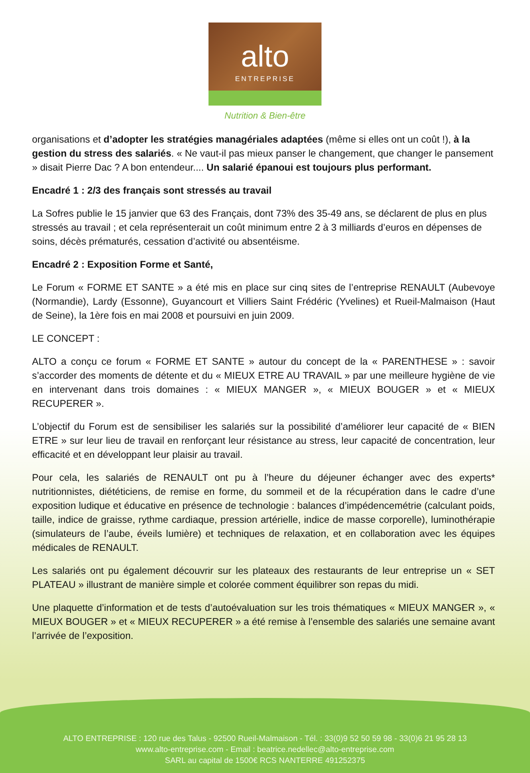alto
ENTREPRISE
Nutrition & Bien-être
organisations et d’adopter les stratégies managériales adaptées (même si elles ont un coût !), à la gestion du stress des salariés. « Ne vaut-il pas mieux panser le changement, que changer le pansement » disait Pierre Dac ? A bon entendeur.... Un salarié épanoui est toujours plus performant.
Encadré 1 : 2/3 des français sont stressés au travail
La Sofres publie le 15 janvier que 63 des Français, dont 73% des 35-49 ans, se déclarent de plus en plus stressés au travail ; et cela représenterait un coût minimum entre 2 à 3 milliards d’euros en dépenses de soins, décès prématurés, cessation d’activité ou absentéisme.
Encadré 2 : Exposition Forme et Santé,
Le Forum « FORME ET SANTE » a été mis en place sur cinq sites de l’entreprise RENAULT (Aubevoye (Normandie), Lardy (Essonne), Guyancourt et Villiers Saint Frédéric (Yvelines) et Rueil-Malmaison (Haut de Seine), la 1ère fois en mai 2008 et poursuivi en juin 2009.
LE CONCEPT :
ALTO a conçu ce forum « FORME ET SANTE » autour du concept de la « PARENTHESE » : savoir s’accorder des moments de détente et du « MIEUX ETRE AU TRAVAIL » par une meilleure hygiène de vie en intervenant dans trois domaines : « MIEUX MANGER », « MIEUX BOUGER » et « MIEUX RECUPERER ».
L’objectif du Forum est de sensibiliser les salariés sur la possibilité d’améliorer leur capacité de « BIEN ETRE » sur leur lieu de travail en renforçant leur résistance au stress, leur capacité de concentration, leur efficacité et en développant leur plaisir au travail.
Pour cela, les salariés de RENAULT ont pu à l’heure du déjeuner échanger avec des experts* nutritionnistes, diététiciens, de remise en forme, du sommeil et de la récupération dans le cadre d’une exposition ludique et éducative en présence de technologie : balances d’impédencemétrie (calculant poids, taille, indice de graisse, rythme cardiaque, pression artérielle, indice de masse corporelle), luminothérapie (simulateurs de l’aube, éveils lumière) et techniques de relaxation, et en collaboration avec les équipes médicales de RENAULT.
Les salariés ont pu également découvrir sur les plateaux des restaurants de leur entreprise un « SET PLATEAU » illustrant de manière simple et colorée comment équilibrer son repas du midi.
Une plaquette d’information et de tests d’autoévaluation sur les trois thématiques « MIEUX MANGER », « MIEUX BOUGER » et « MIEUX RECUPERER » a été remise à l’ensemble des salariés une semaine avant l’arrivée de l’exposition.
ALTO ENTREPRISE : 120 rue des Talus - 92500 Rueil-Malmaison - Tél. : 33(0)9 52 50 59 98 - 33(0)6 21 95 28 13
www.alto-entreprise.com - Email : beatrice.nedellec@alto-entreprise.com
SARL au capital de 1500€ RCS NANTERRE 491252375